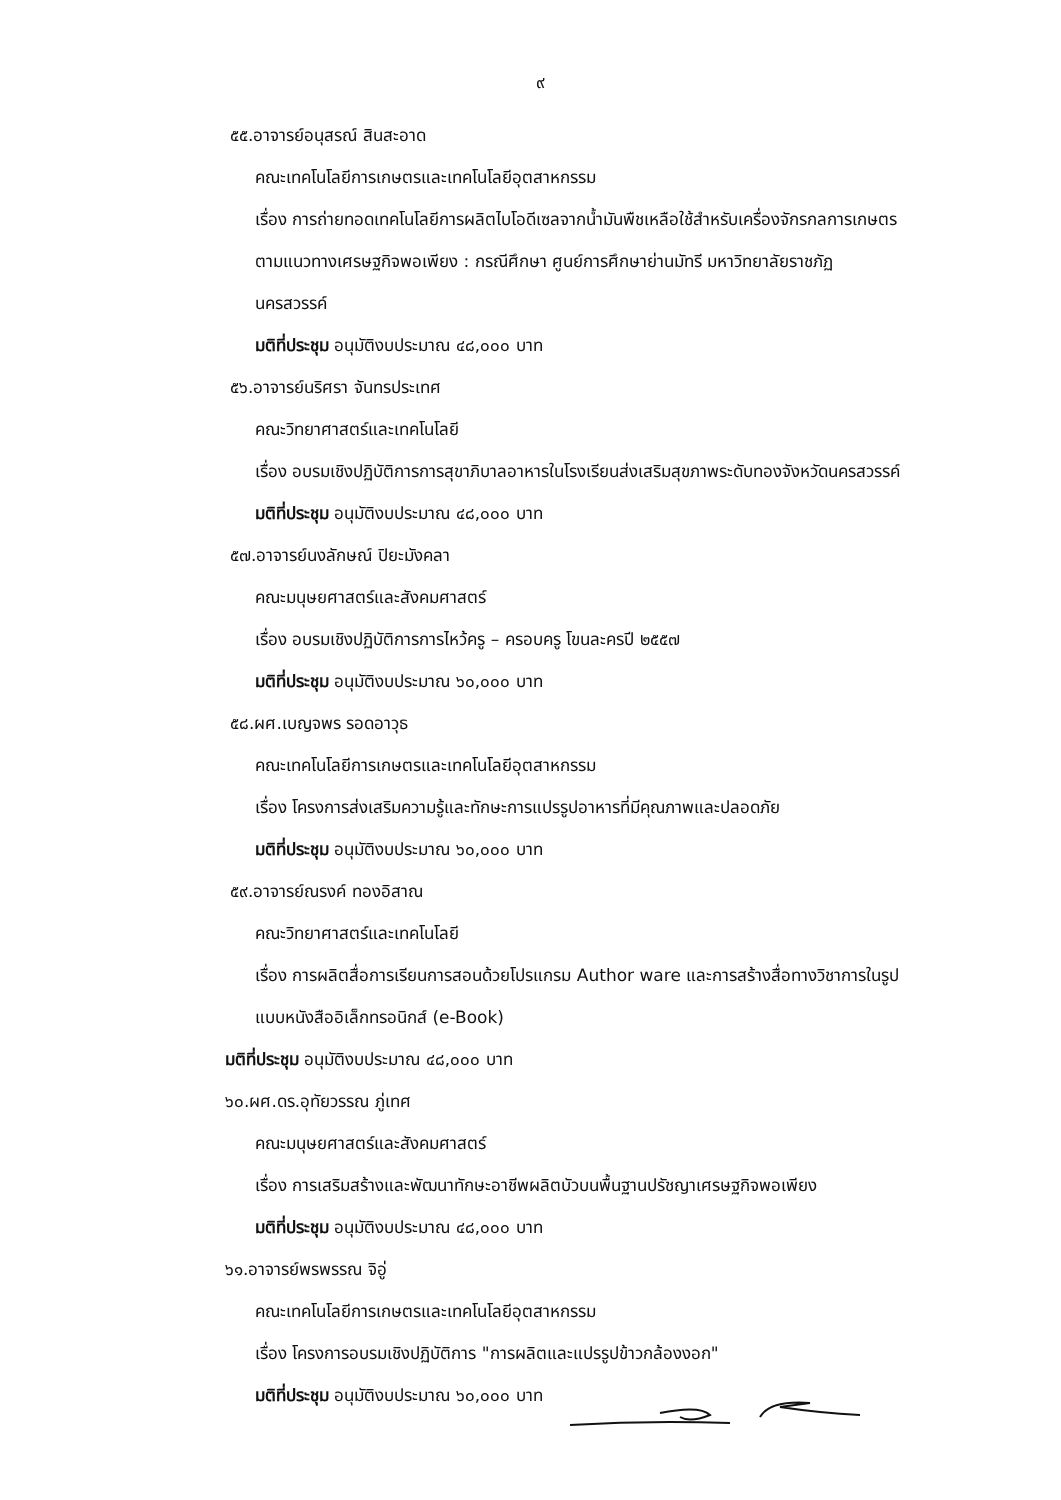๙
๕๕.อาจารย์อนุสรณ์ สินสะอาด
คณะเทคโนโลยีการเกษตรและเทคโนโลยีอุตสาหกรรม
เรื่อง การถ่ายทอดเทคโนโลยีการผลิตไบโอดีเซลจากน้ำมันพืชเหลือใช้สำหรับเครื่องจักรกลการเกษตรตามแนวทางเศรษฐกิจพอเพียง : กรณีศึกษา ศูนย์การศึกษาย่านมัทรี มหาวิทยาลัยราชภัฏนครสวรรค์
มติที่ประชุม อนุมัติงบประมาณ ๔๘,๐๐๐ บาท
๕๖.อาจารย์นริศรา จันทรประเทศ
คณะวิทยาศาสตร์และเทคโนโลยี
เรื่อง อบรมเชิงปฏิบัติการการสุขาภิบาลอาหารในโรงเรียนส่งเสริมสุขภาพระดับทองจังหวัดนครสวรรค์
มติที่ประชุม อนุมัติงบประมาณ ๔๘,๐๐๐ บาท
๕๗.อาจารย์นงลักษณ์ ปิยะมังคลา
คณะมนุษยศาสตร์และสังคมศาสตร์
เรื่อง อบรมเชิงปฏิบัติการการไหว้ครู – ครอบครู โขนละครปี ๒๕๕๗
มติที่ประชุม อนุมัติงบประมาณ ๖๐,๐๐๐ บาท
๕๘.ผศ.เบญจพร รอดอาวุธ
คณะเทคโนโลยีการเกษตรและเทคโนโลยีอุตสาหกรรม
เรื่อง โครงการส่งเสริมความรู้และทักษะการแปรรูปอาหารที่มีคุณภาพและปลอดภัย
มติที่ประชุม อนุมัติงบประมาณ ๖๐,๐๐๐ บาท
๕๙.อาจารย์ณรงค์ ทองอิสาณ
คณะวิทยาศาสตร์และเทคโนโลยี
เรื่อง การผลิตสื่อการเรียนการสอนด้วยโปรแกรม Author ware และการสร้างสื่อทางวิชาการในรูปแบบหนังสืออิเล็กทรอนิกส์ (e-Book)
มติที่ประชุม อนุมัติงบประมาณ ๔๘,๐๐๐ บาท
๖๐.ผศ.ดร.อุทัยวรรณ ภู่เทศ
คณะมนุษยศาสตร์และสังคมศาสตร์
เรื่อง การเสริมสร้างและพัฒนาทักษะอาชีพผลิตบัวบนพื้นฐานปรัชญาเศรษฐกิจพอเพียง
มติที่ประชุม อนุมัติงบประมาณ ๔๘,๐๐๐ บาท
๖๑.อาจารย์พรพรรณ จิอู่
คณะเทคโนโลยีการเกษตรและเทคโนโลยีอุตสาหกรรม
เรื่อง โครงการอบรมเชิงปฏิบัติการ "การผลิตและแปรรูปข้าวกล้องงอก"
มติที่ประชุม อนุมัติงบประมาณ ๖๐,๐๐๐ บาท